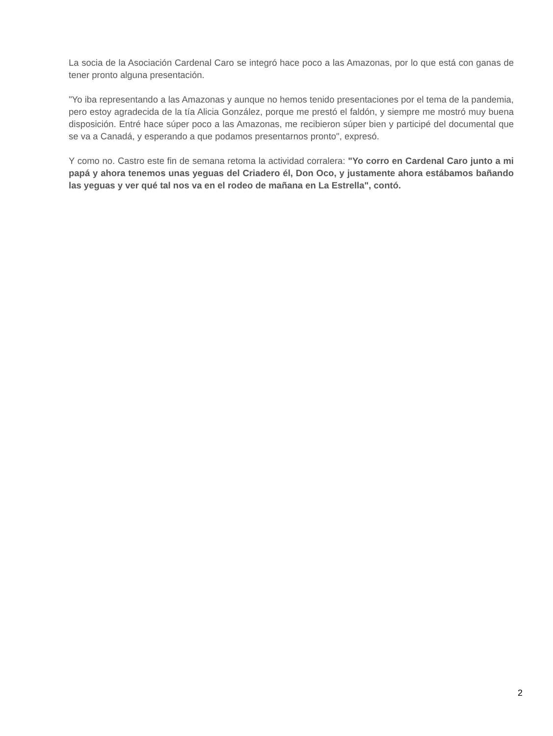La socia de la Asociación Cardenal Caro se integró hace poco a las Amazonas, por lo que está con ganas de tener pronto alguna presentación.
"Yo iba representando a las Amazonas y aunque no hemos tenido presentaciones por el tema de la pandemia, pero estoy agradecida de la tía Alicia González, porque me prestó el faldón, y siempre me mostró muy buena disposición. Entré hace súper poco a las Amazonas, me recibieron súper bien y participé del documental que se va a Canadá, y esperando a que podamos presentarnos pronto", expresó.
Y como no. Castro este fin de semana retoma la actividad corralera: "Yo corro en Cardenal Caro junto a mi papá y ahora tenemos unas yeguas del Criadero él, Don Oco, y justamente ahora estábamos bañando las yeguas y ver qué tal nos va en el rodeo de mañana en La Estrella", contó.
2